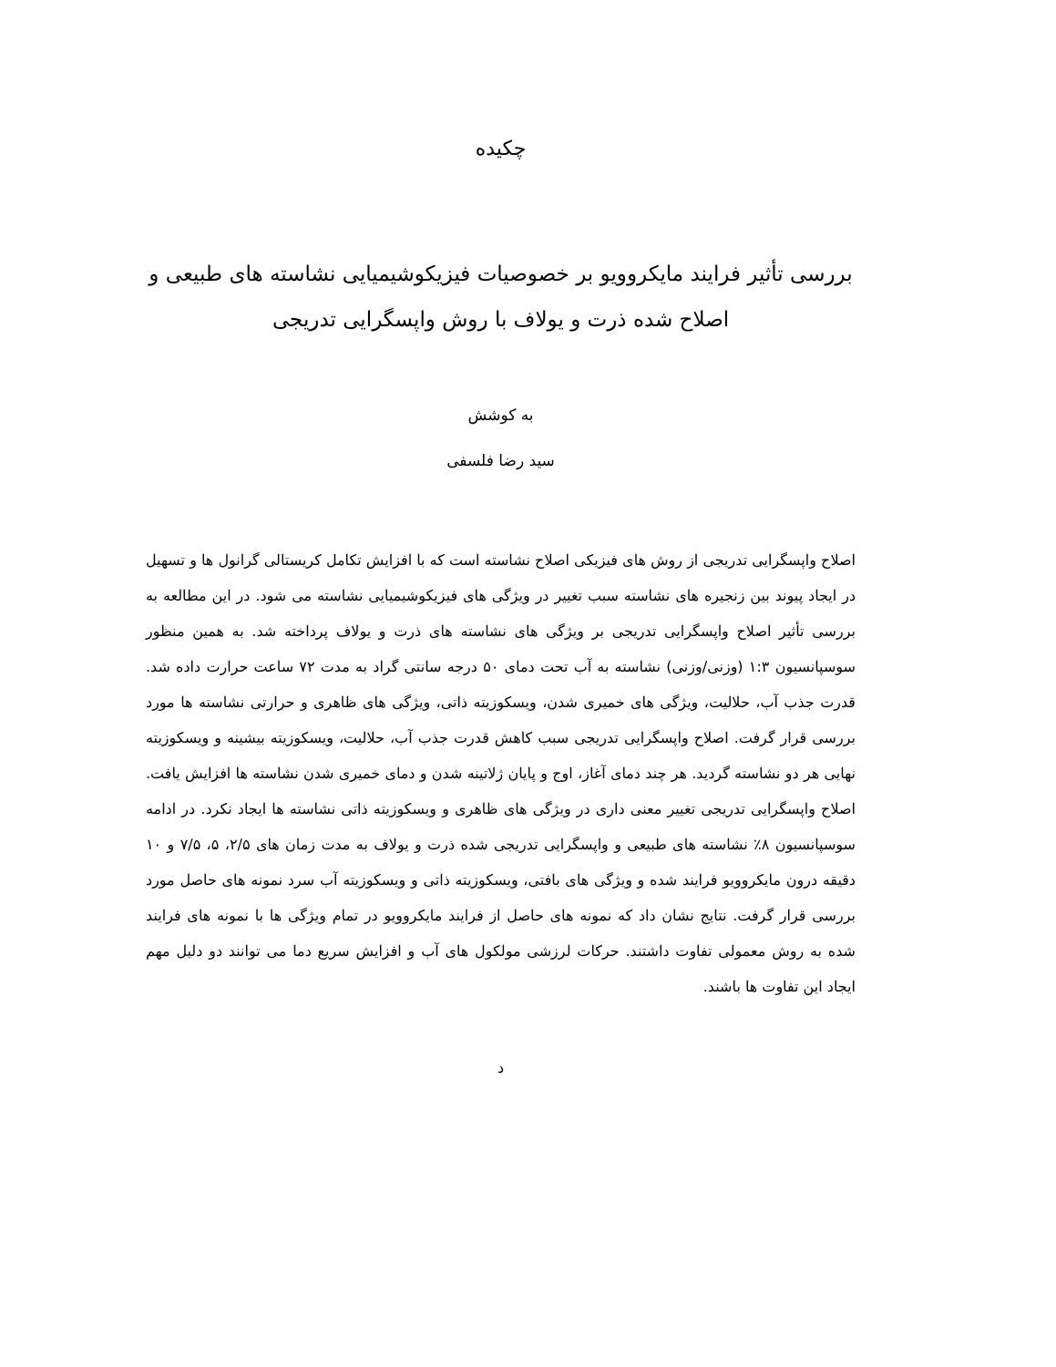چکیده
بررسی تأثیر فرایند مایکروویو بر خصوصیات فیزیکوشیمیایی نشاسته های طبیعی و اصلاح شده ذرت و یولاف با روش واپسگرایی تدریجی
به کوشش
سید رضا فلسفی
اصلاح واپسگرایی تدریجی از روش های فیزیکی اصلاح نشاسته است که با افزایش تکامل کریستالی گرانول ها و تسهیل در ایجاد پیوند بین زنجیره های نشاسته سبب تغییر در ویژگی های فیزیکوشیمیایی نشاسته می شود. در این مطالعه به بررسی تأثیر اصلاح واپسگرایی تدریجی بر ویژگی های نشاسته های ذرت و یولاف پرداخته شد. به همین منظور سوسپانسیون ۱:۳ (وزنی/وزنی) نشاسته به آب تحت دمای ۵۰ درجه سانتی گراد به مدت ۷۲ ساعت حرارت داده شد. قدرت جذب آب، حلالیت، ویژگی های خمیری شدن، ویسکوزیته ذاتی، ویژگی های ظاهری و حرارتی نشاسته ها مورد بررسی قرار گرفت. اصلاح واپسگرایی تدریجی سبب کاهش قدرت جذب آب، حلالیت، ویسکوزیته بیشینه و ویسکوزیته نهایی هر دو نشاسته گردید. هر چند دمای آغاز، اوج و پایان ژلاتینه شدن و دمای خمیری شدن نشاسته ها افزایش یافت. اصلاح واپسگرایی تدریجی تغییر معنی داری در ویژگی های ظاهری و ویسکوزیته ذاتی نشاسته ها ایجاد نکرد. در ادامه سوسپانسیون ۸٪ نشاسته های طبیعی و واپسگرایی تدریجی شده ذرت و یولاف به مدت زمان های ۲/۵، ۵، ۷/۵ و ۱۰ دقیقه درون مایکروویو فرایند شده و ویژگی های بافتی، ویسکوزیته ذاتی و ویسکوزیته آب سرد نمونه های حاصل مورد بررسی قرار گرفت. نتایج نشان داد که نمونه های حاصل از فرایند مایکروویو در تمام ویژگی ها با نمونه های فرایند شده به روش معمولی تفاوت داشتند. حرکات لرزشی مولکول های آب و افزایش سریع دما می توانند دو دلیل مهم ایجاد این تفاوت ها باشند.
د